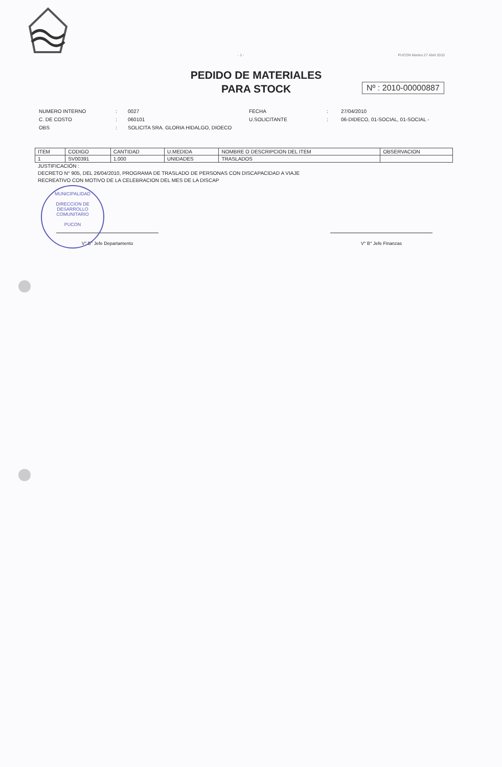MUNICIPALIDAD
DIRECCION DE
DESARROLLO
COMUNITARIO
PUCON
- 1 - PUCON Martes 27 Abril 2010
PEDIDO DE MATERIALES
PARA STOCK
Nº : 2010-00000887
| NUMERO INTERNO | : | 0027 | FECHA | : | 27/04/2010 |
| C. DE COSTO | : | 060101 | U.SOLICITANTE | : | 06-DIDECO, 01-SOCIAL, 01-SOCIAL - |
| OBS | : | SOLICITA SRA. GLORIA HIDALGO, DIOECO | | | |
| ITEM | CODIGO | CANTIDAD | U.MEDIDA | NOMBRE O DESCRIPCION DEL ITEM | OBSERVACION |
| --- | --- | --- | --- | --- | --- |
| 1 | SV00391 | 1.000 | UNIDADES | TRASLADOS | |
JUSTIFICACIÓN :
DECRETO N° 905, DEL 26/04/2010, PROGRAMA DE TRASLADO DE PERSONAS CON DISCAPACIDAD A VIAJE
RECREATIVO CON MOTIVO DE LA CELEBRACION DEL MES DE LA DISCAP
V° B° Jefe Departamento V° B° Jefe Finanzas